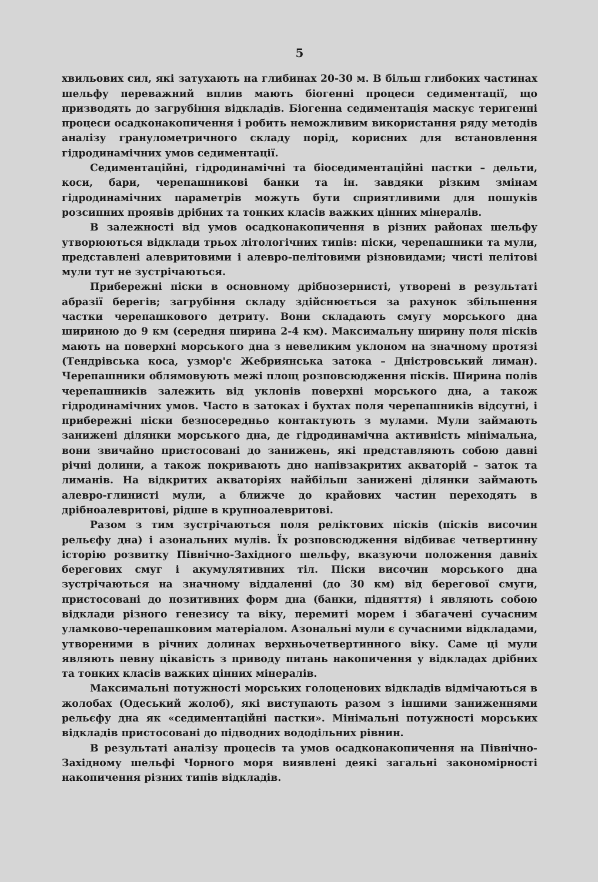5
хвильових сил, які затухають на глибинах 20-30 м. В більш глибоких частинах шельфу переважний вплив мають біогенні процеси седиментації, що призводять до загрубіння відкладів. Біогенна седиментація маскує теригенні процеси осадконакопичення і робить неможливим використання ряду методів аналізу гранулометричного складу порід, корисних для встановлення гідродинамічних умов седиментації.
Седиментаційні, гідродинамічні та біоседиментаційні пастки – дельти, коси, бари, черепашникові банки та ін. завдяки різким змінам гідродинамічних параметрів можуть бути сприятливими для пошуків розсипних проявів дрібних та тонких класів важких цінних мінералів.
В залежності від умов осадконакопичення в різних районах шельфу утворюються відклади трьох літологічних типів: піски, черепашники та мули, представлені алевритовими і алевро-пелітовими різновидами; чисті пелітові мули тут не зустрічаються.
Прибережні піски в основному дрібнозернисті, утворені в результаті абразії берегів; загрубіння складу здійснюється за рахунок збільшення частки черепашкового детриту. Вони складають смугу морського дна шириною до 9 км (середня ширина 2-4 км). Максимальну ширину поля пісків мають на поверхні морського дна з невеликим уклоном на значному протязі (Тендрівська коса, узмор'є Жебриянська затока – Дністровський лиман). Черепашники облямовують межі площ розповсюдження пісків. Ширина полів черепашників залежить від уклонів поверхні морського дна, а також гідродинамічних умов. Часто в затоках і бухтах поля черепашників відсутні, і прибережні піски безпосередньо контактують з мулами. Мули займають занижені ділянки морського дна, де гідродинамічна активність мінімальна, вони звичайно пристосовані до занижень, які представляють собою давні річні долини, а також покривають дно напівзакритих акваторій – заток та лиманів. На відкритих акваторіях найбільш занижені ділянки займають алевро-глинисті мули, а ближче до крайових частин переходять в дрібноалевритові, рідше в крупноалевритові.
Разом з тим зустрічаються поля реліктових пісків (пісків височин рельєфу дна) і азональних мулів. Їх розповсюдження відбиває четвертинну історію розвитку Північно-Західного шельфу, вказуючи положення давніх берегових смуг і акумулятивних тіл. Піски височин морського дна зустрічаються на значному віддаленні (до 30 км) від берегової смуги, пристосовані до позитивних форм дна (банки, підняття) і являють собою відклади різного генезису та віку, перемиті морем і збагачені сучасним уламково-черепашковим матеріалом. Азональні мули є сучасними відкладами, утвореними в річних долинах верхньочетвертинного віку. Саме ці мули являють певну цікавість з приводу питань накопичення у відкладах дрібних та тонких класів важких цінних мінералів.
Максимальні потужності морських голоценових відкладів відмічаються в жолобах (Одеський жолоб), які виступають разом з іншими заниженнями рельєфу дна як «седиментаційні пастки». Мінімальні потужності морських відкладів пристосовані до підводних вододільних рівнин.
В результаті аналізу процесів та умов осадконакопичення на Північно-Західному шельфі Чорного моря виявлені деякі загальні закономірності накопичення різних типів відкладів.